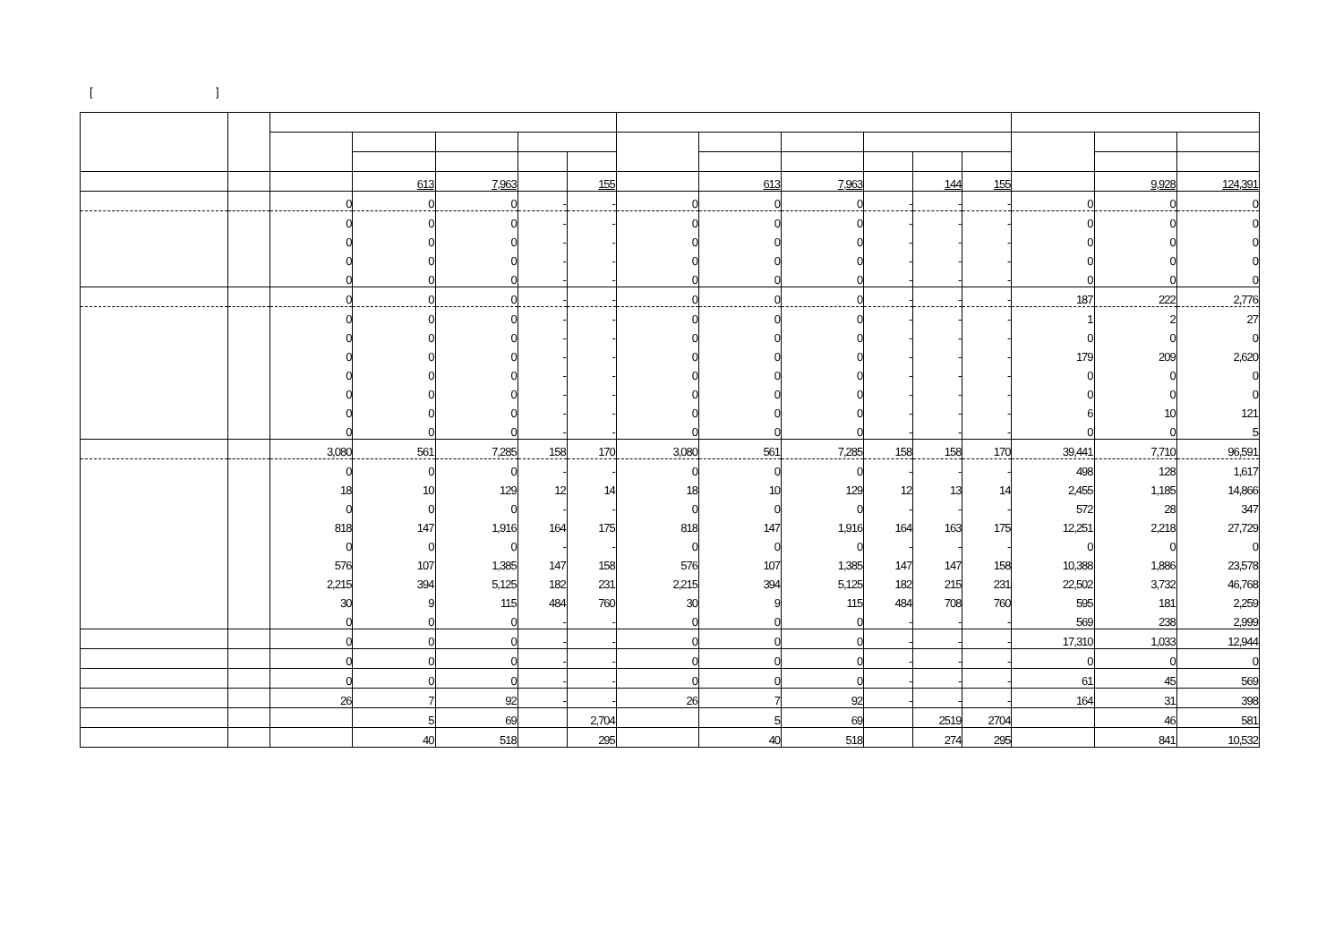[ ]
| | | | 613 | 7,963 | | 155 | | 613 | 7,963 | | 144 | 155 | | 9,928 | 124,391 |
| | | 0 | 0 | 0 | - | - | 0 | 0 | 0 | - | - | - | 0 | 0 | 0 |
| | | 0 | 0 | 0 | - | - | 0 | 0 | 0 | - | - | - | 0 | 0 | 0 |
| | | 0 | 0 | 0 | - | - | 0 | 0 | 0 | - | - | - | 0 | 0 | 0 |
| | | 0 | 0 | 0 | - | - | 0 | 0 | 0 | - | - | - | 0 | 0 | 0 |
| | | 0 | 0 | 0 | - | - | 0 | 0 | 0 | - | - | - | 0 | 0 | 0 |
| | | 0 | 0 | 0 | - | - | 0 | 0 | 0 | - | - | - | 187 | 222 | 2,776 |
| | | 0 | 0 | 0 | - | - | 0 | 0 | 0 | - | - | - | 1 | 2 | 27 |
| | | 0 | 0 | 0 | - | - | 0 | 0 | 0 | - | - | - | 0 | 0 | 0 |
| | | 0 | 0 | 0 | - | - | 0 | 0 | 0 | - | - | - | 179 | 209 | 2,620 |
| | | 0 | 0 | 0 | - | - | 0 | 0 | 0 | - | - | - | 0 | 0 | 0 |
| | | 0 | 0 | 0 | - | - | 0 | 0 | 0 | - | - | - | 0 | 0 | 0 |
| | | 0 | 0 | 0 | - | - | 0 | 0 | 0 | - | - | - | 6 | 10 | 121 |
| | | 0 | 0 | 0 | - | - | 0 | 0 | 0 | - | - | - | 0 | 0 | 5 |
| | | 3,080 | 561 | 7,285 | 158 | 170 | 3,080 | 561 | 7,285 | 158 | 158 | 170 | 39,441 | 7,710 | 96,591 |
| | | 0 | 0 | 0 | - | - | 0 | 0 | 0 | - | - | - | 498 | 128 | 1,617 |
| | | 18 | 10 | 129 | 12 | 14 | 18 | 10 | 129 | 12 | 13 | 14 | 2,455 | 1,185 | 14,866 |
| | | 0 | 0 | 0 | - | - | 0 | 0 | 0 | - | - | - | 572 | 28 | 347 |
| | | 818 | 147 | 1,916 | 164 | 175 | 818 | 147 | 1,916 | 164 | 163 | 175 | 12,251 | 2,218 | 27,729 |
| | | 0 | 0 | 0 | - | - | 0 | 0 | 0 | - | - | - | 0 | 0 | 0 |
| | | 576 | 107 | 1,385 | 147 | 158 | 576 | 107 | 1,385 | 147 | 147 | 158 | 10,388 | 1,886 | 23,578 |
| | | 2,215 | 394 | 5,125 | 182 | 231 | 2,215 | 394 | 5,125 | 182 | 215 | 231 | 22,502 | 3,732 | 46,768 |
| | | 30 | 9 | 115 | 484 | 760 | 30 | 9 | 115 | 484 | 708 | 760 | 595 | 181 | 2,259 |
| | | 0 | 0 | 0 | - | - | 0 | 0 | 0 | - | - | - | 569 | 238 | 2,999 |
| | | 0 | 0 | 0 | - | - | 0 | 0 | 0 | - | - | - | 17,310 | 1,033 | 12,944 |
| | | 0 | 0 | 0 | - | - | 0 | 0 | 0 | - | - | - | 0 | 0 | 0 |
| | | 0 | 0 | 0 | - | - | 0 | 0 | 0 | - | - | - | 61 | 45 | 569 |
| | | 26 | 7 | 92 | - | - | 26 | 7 | 92 | - | - | - | 164 | 31 | 398 |
| | | | 5 | 69 | | 2,704 | | 5 | 69 | | 2519 | 2704 | | 46 | 581 |
| | | | 40 | 518 | | 295 | | 40 | 518 | | 274 | 295 | | 841 | 10,532 |